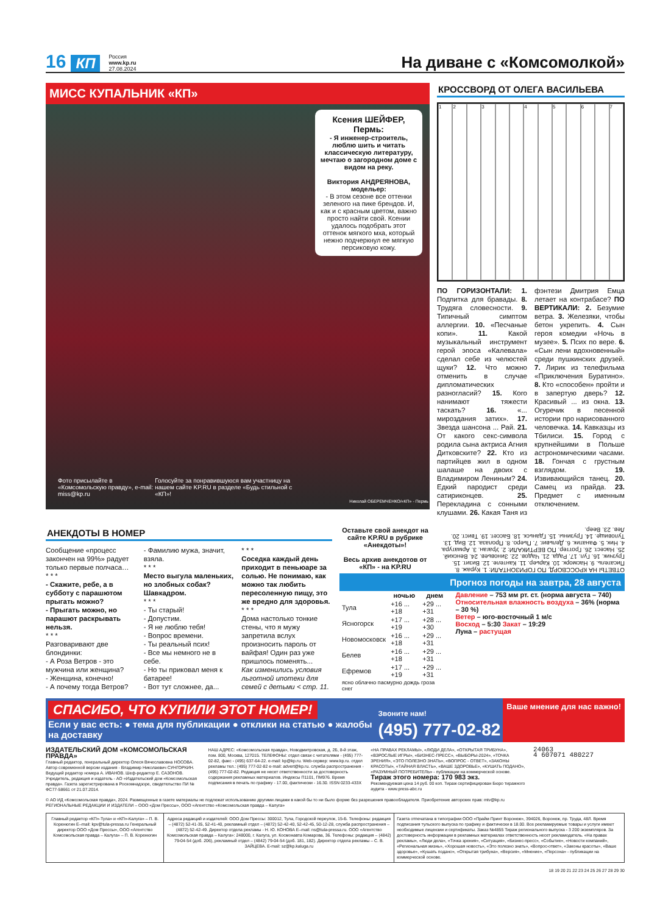16 КП Россия
www.kp.ru
27.08.2024 На диване с «Комсомолкой»
МИСС КУПАЛЬНИК «КП»
Ксения ШЕЙФЕР, Пермь:
- Я инженер-строитель, люблю шить и читать классическую литературу, мечтаю о загородном доме с видом на реку.
Виктория АНДРЕЯНОВА, модельер:
- В этом сезоне все оттенки зеленого на пике брендов. И, как и с красным цветом, важно просто найти свой. Ксении удалось подобрать этот оттенок мягкого мха, который нежно подчеркнул ее мягкую персиковую кожу.
Фото присылайте в «Комсомольскую правду», e-mail: miss@kp.ru Голосуйте за понравившуюся вам участницу на нашем сайте KP.RU в разделе «Будь стильной с «КП»!
Николай ОБЕРЕМЧЕНКО/«КП» - Пермь
КРОССВОРД ОТ ОЛЕГА ВАСИЛЬЕВА
1
2
3
4
5
6
7
ПО ГОРИЗОНТАЛИ: 1. Подпитка для бравады. 8. Трудяга словесности. 9. Типичный симптом аллергии. 10. «Песчаные копи». 11. Какой музыкальный инструмент герой эпоса «Калевала» сделал себе из челюстей щуки? 12. Что можно отменить в случае дипломатических разногласий? 15. Кого нанимают тяжести таскать? 16. «... мироздания затих». 17. Звезда шансона ... Рай. 21. От какого секс-символа родила сына актриса Агния Дитковските? 22. Кто из партийцев жил в одном шалаше на двоих с Владимиром Лениным? 24. Едкий пародист среди сатириконцев. 25. Перекладина с сонными клушами. 26. Какая Таня из фэнтези Дмитрия Емца летает на контрабасе? ПО ВЕРТИКАЛИ: 2. Безумие ветра. 3. Железяки, чтобы бетон укрепить. 4. Сын героя комедии «Ночь в музее». 5. Псих по вере. 6. «Сын лени вдохновенный» среди пушкинских друзей. 7. Лирик из телефильма «Приключения Буратино». 8. Кто «способен» пройти и в запертую дверь? 12. Красивый ... из окна. 13. Огуречик в песенной истории про нарисованного человечка. 14. Кавказцы из Тбилиси. 15. Город с крупнейшими в Польше астрономическими часами. 18. Гончая с грустным взглядом. 19. Извивающийся танец. 20. Самец из прайда. 23. Предмет с именным отключением.
АНЕКДОТЫ В НОМЕР
Сообщение «процесс закончен на 99%» радует только первые полчаса…
* * *
- Скажите, ребе, а в субботу с парашютом прыгать можно?
- Прыгать можно, но парашют раскрывать нельзя.
* * *
Разговаривают две блондинки:
- А Роза Ветров - это мужчина или женщина?
- Женщина, конечно!
- А почему тогда Ветров?
- Фамилию мужа, значит, взяла.
* * *
Место выгула маленьких, но злобных собак? Шавкадром.
* * *
- Ты старый!
- Допустим.
- Я не люблю тебя!
- Вопрос времени.
- Ты реальный псих!
- Все мы немного не в себе.
- Но ты приковал меня к батарее!
- Вот тут сложнее, да...
* * *
Соседка каждый день приходит в пеньюаре за солью. Не понимаю, как можно так любить пересоленную пищу, это же вредно для здоровья.
* * *
Дома настолько тонкие стены, что я мужу запретила вслух произносить пароль от вайфая! Один раз уже пришлось поменять...
Как изменились условия льготной ипотеки для семей с детьми < стр. 11.
Оставьте свой анекдот на сайте KP.RU в рубрике «Анекдоты»!
Весь архив анекдотов от «КП» - на KP.RU
ОТВЕТЫ НА КРОССВОРД. ПО ГОРИЗОНТАЛИ: 1. Кураж. 8. Писатель. 9. Насморк. 10. Карьер. 11. Кантеле. 12. Визит. 15. Грузчик. 16. Гул. 17. Рада. 21. Чадов. 22. Зиновьев. 24. Венский. 25. Насест. 26. Гроттер. ПО ВЕРТИКАЛИ: 2. Ураган. 3. Арматура. 4. Ник. 5. Фанатик. 6. Дельвиг. 7. Пьеро. 8. Пролаза. 12. Вид. 13. Туловище. 14. Грузины. 15. Гданьск. 18. Бассет. 19. Твист. 20. Лев. 23. Веер.
Прогноз погоды на завтра, 28 августа
| | ночью | днем |
| --- | --- | --- |
| Тула | +16 ... +18 | +29 ... +31 |
| Ясногорск | +17 ... +19 | +28 ... +30 |
| Новомосковск | +16 ... +18 | +29 ... +31 |
| Белев | +16 ... +18 | +29 ... +31 |
| Ефремов | +17 ... +19 | +29 ... +31 |
| ясно облачно пасмурно дождь гроза снег | | |
Давление – 753 мм рт. ст. (норма августа – 740)
Относительная влажность воздуха – 36% (норма – 30 %)
Ветер – юго-восточный 1 м/с
Восход – 5:30 Закат – 19:29
Луна – растущая
СПАСИБО, ЧТО КУПИЛИ ЭТОТ НОМЕР!
Если у вас есть: ● тема для публикации ● отклики на статью ● жалобы на доставку
Звоните нам!
(495) 777-02-82
Ваше мнение для нас важно!
ИЗДАТЕЛЬСКИЙ ДОМ «КОМСОМОЛЬСКАЯ ПРАВДА»
Главный редактор, генеральный директор Олеся Вячеславовна НОСОВА. Автор современной версии издания - Владимир Николаевич СУНГОРКИН. Ведущий редактор номера А. ИВАНОВ. Шеф-редактор Е. САЗОНОВ.
Учредитель, редакция и издатель - АО «Издательский дом «Комсомольская правда». Газета зарегистрирована в Роскомнадзоре, свидетельство ПИ № ФС77-58661 от 21.07.2014.
НАШ АДРЕС: «Комсомольская правда», Новодмитровская, д. 2Б, 8-й этаж, пом. 800, Москва, 127015. ТЕЛЕФОНЫ: отдел связи с читателями - (495) 777-02-82, факс - (495) 637-64-22. e-mail: kp@kp.ru. Web-сервер: www.kp.ru. отдел рекламы тел.: (495) 777-02-82 e-mail: advert@kp.ru. служба распространения - (495) 777-02-82. Редакция не несет ответственности за достоверность содержания рекламных материалов. Индексы П1101, ПМ976. Время подписания в печать по графику - 17.00, фактически - 16.30. ISSN 0233-433X
«НА ПРАВАХ РЕКЛАМЫ», «ЛЮДИ ДЕЛА», «ОТКРЫТАЯ ТРИБУНА», «ВЗРОСЛЫЕ ИГРЫ», «БИЗНЕС-ПРЕСС», «ВЫБОРЫ-2024», «ТОЧКА ЗРЕНИЯ», «ЭТО ПОЛЕЗНО ЗНАТЬ», «ВОПРОС - ОТВЕТ», «ЗАКОНЫ КРАСОТЫ», «ТАЙНАЯ ВЛАСТЬ», «ВАШЕ ЗДОРОВЬЕ», «КУШАТЬ ПОДАНО», «РАЗУМНЫЙ ПОТРЕБИТЕЛЬ» - публикации на коммерческой основе.
Тираж этого номера: 170 983 экз.
Рекомендуемая цена 14 руб. 00 коп. Тираж сертифицирован Бюро тиражного аудита - www.press-abc.ru
24063
4 607071 480227
© АО ИД «Комсомольская правда», 2024. Размещенные в газете материалы не подлежат использованию другими лицами в какой бы то ни было форме без разрешения правообладателя. Приобретение авторских прав: mtv@kp.ru
РЕГИОНАЛЬНЫЕ РЕДАКЦИИ И ИЗДАТЕЛИ – ООО «Дом Прессы», ООО «Агентство «Комсомольская правда – Калуга»
Главный редактор «КП»-Тула» и «КП»-Калуга» – П. В. Коренюгин E–mail: kpv@tula-pressa.ru Генеральный директор ООО «Дом Прессы», ООО «Агентство Комсомольская правда – Калуга» – П. В. Коренюгин
Адреса редакций и издателей: ООО Дом Прессы: 300012, Тула, Городской переулок, 15-Б. Телефоны: редакция – (4872) 52-41-35, 52-41-40, рекламный отдел – (4872) 52-42-40, 52-42-45, 50-12-28, служба распространения – (4872) 52-42-49. Директор отдела рекламы - Н. Ю. КОНОВА E–mail: ns@tula-pressa.ru. ООО «Агентство Комсомольская правда – Калуга»: 248000, г. Калуга, ул. Космонавта Комарова, 36. Телефоны: редакция – (4842) 79-04-54 (доб. 206), рекламный отдел – (4842) 79-04-54 (доб. 181, 182). Директор отдела рекламы – С. В. ЗАЙЦЕВА. E-mail: sz@kp.kaluga.ru
Газета отпечатана в типографии ООО «Прайм Принт Воронеж», 394026, Воронеж, пр. Труда, 48Л. Время подписания тульского выпуска по графику и фактически в 18.00. Все рекламируемые товары и услуги имеют необходимые лицензии и сертификаты. Заказ №4855 Тираж регионального выпуска - 3 200 экземпляров. За достоверность информации в рекламных материалах ответственность несет рекламодатель. «На правах рекламы», «Люди дела», «Точка зрения», «Ситуация», «Бизнес-пресс», «Событие», «Новости компаний», «Региональная жизнь», «Хорошая новость», «Это полезно знать», «Вопрос-ответ», «Законы красоты», «Ваше здоровье», «Кушать подано», «Открытая трибуна», «Версия», «Мнение», «Персона» - публикации на коммерческой основе.
18 19 20 21 22 23 24 25 26 27 28 29 30